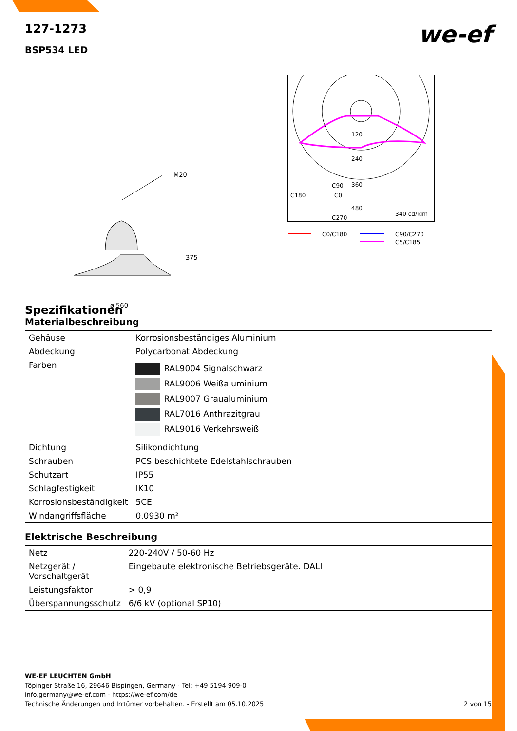we-ef
127-1273
BSP534 LED
M20
375
ø 560
120
240
360
480
C90
C180
C0
C270
340 cd/klm
C0/C180
C90/C270
C5/C185
Spezifikationen
Materialbeschreibung
| Gehäuse | Korrosionsbeständiges Aluminium |
| Abdeckung | Polycarbonat Abdeckung |
| Farben | RAL9004 Signalschwarz RAL9006 Weißaluminium RAL9007 Graualuminium RAL7016 Anthrazitgrau RAL9016 Verkehrsweiß |
| Dichtung | Silikondichtung |
| Schrauben | PCS beschichtete Edelstahlschrauben |
| Schutzart | IP55 |
| Schlagfestigkeit | IK10 |
| Korrosionsbeständigkeit | 5CE |
| Windangriffsfläche | 0.0930 m² |
Elektrische Beschreibung
| Netz | 220-240V / 50-60 Hz |
| Netzgerät / Vorschaltgerät | Eingebaute elektronische Betriebsgeräte. DALI |
| Leistungsfaktor | > 0,9 |
| Überspannungsschutz | 6/6 kV (optional SP10) |
WE-EF LEUCHTEN GmbH
Töpinger Straße 16, 29646 Bispingen, Germany - Tel: +49 5194 909-0
info.germany@we-ef.com - https://we-ef.com/de
Technische Änderungen und Irrtümer vorbehalten. - Erstellt am 05.10.2025 2 von 15